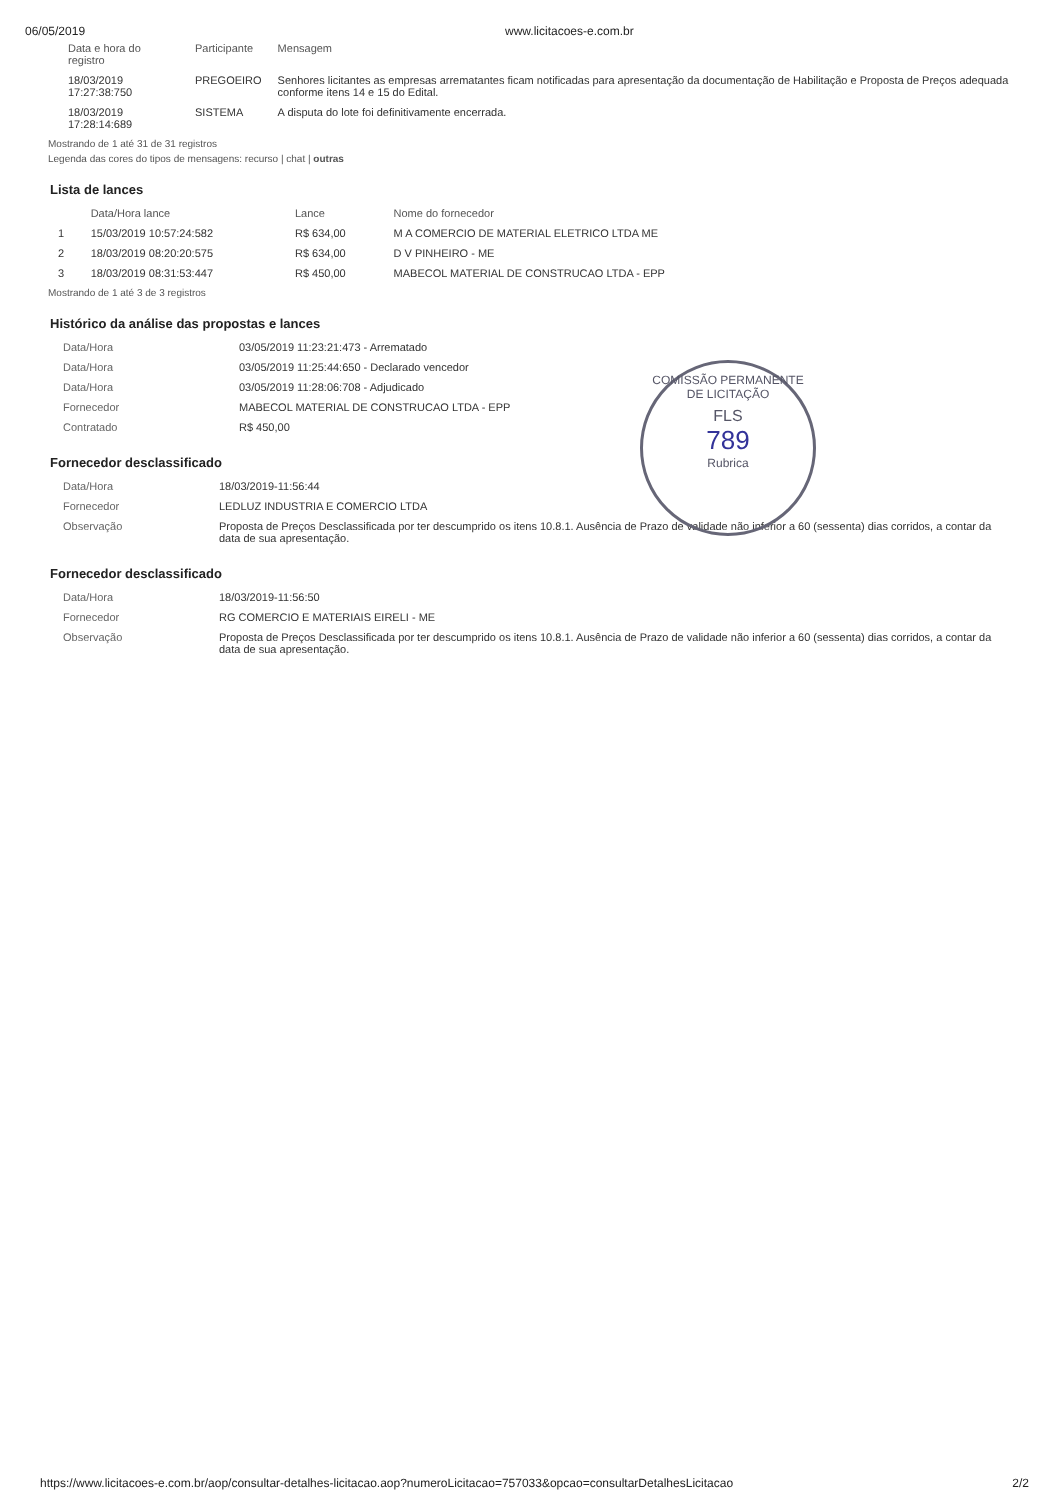06/05/2019 www.licitacoes-e.com.br
| Data e hora do registro | Participante | Mensagem |
| --- | --- | --- |
| 18/03/2019 17:27:38:750 | PREGOEIRO | Senhores licitantes as empresas arrematantes ficam notificadas para apresentação da documentação de Habilitação e Proposta de Preços adequada conforme itens 14 e 15 do Edital. |
| 18/03/2019 17:28:14:689 | SISTEMA | A disputa do lote foi definitivamente encerrada. |
Mostrando de 1 até 31 de 31 registros
Legenda das cores do tipos de mensagens: recurso | chat | outras
Lista de lances
| | Data/Hora lance | Lance | Nome do fornecedor |
| --- | --- | --- | --- |
| 1 | 15/03/2019 10:57:24:582 | R$ 634,00 | M A COMERCIO DE MATERIAL ELETRICO LTDA ME |
| 2 | 18/03/2019 08:20:20:575 | R$ 634,00 | D V PINHEIRO - ME |
| 3 | 18/03/2019 08:31:53:447 | R$ 450,00 | MABECOL MATERIAL DE CONSTRUCAO LTDA - EPP |
Mostrando de 1 até 3 de 3 registros
Histórico da análise das propostas e lances
| Data/Hora | 03/05/2019 11:23:21:473 - Arrematado |
| Data/Hora | 03/05/2019 11:25:44:650 - Declarado vencedor |
| Data/Hora | 03/05/2019 11:28:06:708 - Adjudicado |
| Fornecedor | MABECOL MATERIAL DE CONSTRUCAO LTDA - EPP |
| Contratado | R$ 450,00 |
COMISSÃO PERMANENTE DE LICITAÇÃO
FLS
789
Rubrica
Fornecedor desclassificado
| Data/Hora | 18/03/2019-11:56:44 |
| Fornecedor | LEDLUZ INDUSTRIA E COMERCIO LTDA |
| Observação | Proposta de Preços Desclassificada por ter descumprido os itens 10.8.1. Ausência de Prazo de validade não inferior a 60 (sessenta) dias corridos, a contar da data de sua apresentação. |
Fornecedor desclassificado
| Data/Hora | 18/03/2019-11:56:50 |
| Fornecedor | RG COMERCIO E MATERIAIS EIRELI - ME |
| Observação | Proposta de Preços Desclassificada por ter descumprido os itens 10.8.1. Ausência de Prazo de validade não inferior a 60 (sessenta) dias corridos, a contar da data de sua apresentação. |
https://www.licitacoes-e.com.br/aop/consultar-detalhes-licitacao.aop?numeroLicitacao=757033&opcao=consultarDetalhesLicitacao 2/2